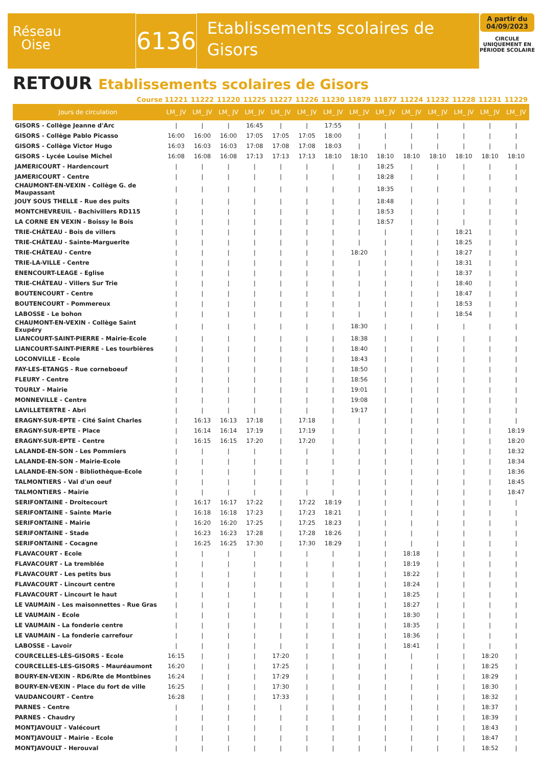Réseau
Oise
6136
Etablissements scolaires de Gisors
A partir du 04/09/2023
CIRCULE UNIQUEMENT EN PÉRIODE SCOLAIRE
RETOUR Etablissements scolaires de Gisors
| Course | 11221 | 11222 | 11220 | 11225 | 11227 | 11226 | 11230 | 11879 | 11877 | 11224 | 11232 | 11228 | 11231 | 11229 |
| --- | --- | --- | --- | --- | --- | --- | --- | --- | --- | --- | --- | --- | --- | --- |
| Jours de circulation | LM_ JV | LM_ JV | LM_ JV | LM_ JV | LM_ JV | LM_ JV | LM_ JV | LM_ JV | LM_ JV | LM_ JV | LM_ JV | LM_ JV | LM_ JV | LM_ JV |
| GISORS - Collège Jeanne d'Arc | / | / | / | 16:45 | / | / | 17:55 | / | / | / | / | / | / | / |
| GISORS - Collège Pablo Picasso | 16:00 | 16:00 | 16:00 | 17:05 | 17:05 | 17:05 | 18:00 | / | / | / | / | / | / | / |
| GISORS - Collège Victor Hugo | 16:03 | 16:03 | 16:03 | 17:08 | 17:08 | 17:08 | 18:03 | / | / | / | / | / | / | / |
| GISORS - Lycée Louise Michel | 16:08 | 16:08 | 16:08 | 17:13 | 17:13 | 17:13 | 18:10 | 18:10 | 18:10 | 18:10 | 18:10 | 18:10 | 18:10 | 18:10 |
| JAMERICOURT - Hardencourt | / | / | / | / | / | / | / | / | 18:25 | / | / | / | / | / |
| JAMERICOURT - Centre | / | / | / | / | / | / | / | / | 18:28 | / | / | / | / | / |
| CHAUMONT-EN-VEXIN - Collège G. de Maupassant | / | / | / | / | / | / | / | / | 18:35 | / | / | / | / | / |
| JOUY SOUS THELLE - Rue des puits | / | / | / | / | / | / | / | / | 18:48 | / | / | / | / | / |
| MONTCHEVREUIL - Bachivillers RD115 | / | / | / | / | / | / | / | / | 18:53 | / | / | / | / | / |
| LA CORNE EN VEXIN - Boissy le Bois | / | / | / | / | / | / | / | / | 18:57 | / | / | / | / | / |
| TRIE-CHÂTEAU - Bois de villers | / | / | / | / | / | / | / | / | / | / | / | 18:21 | / | / |
| TRIE-CHÂTEAU - Sainte-Marguerite | / | / | / | / | / | / | / | / | / | / | / | 18:25 | / | / |
| TRIE-CHÂTEAU - Centre | / | / | / | / | / | / | / | 18:20 | / | / | / | 18:27 | / | / |
| TRIE-LA-VILLE - Centre | / | / | / | / | / | / | / | / | / | / | / | 18:31 | / | / |
| ENENCOURT-LEAGE - Eglise | / | / | / | / | / | / | / | / | / | / | / | 18:37 | / | / |
| TRIE-CHÂTEAU - Villers Sur Trie | / | / | / | / | / | / | / | / | / | / | / | 18:40 | / | / |
| BOUTENCOURT - Centre | / | / | / | / | / | / | / | / | / | / | / | 18:47 | / | / |
| BOUTENCOURT - Pommereux | / | / | / | / | / | / | / | / | / | / | / | 18:53 | / | / |
| LABOSSE - Le bohon | / | / | / | / | / | / | / | / | / | / | / | 18:54 | / | / |
| CHAUMONT-EN-VEXIN - Collège Saint Exupéry | / | / | / | / | / | / | / | 18:30 | / | / | / | / | / | / |
| LIANCOURT-SAINT-PIERRE - Mairie-Ecole | / | / | / | / | / | / | / | 18:38 | / | / | / | / | / | / |
| LIANCOURT-SAINT-PIERRE - Les tourbières | / | / | / | / | / | / | / | 18:40 | / | / | / | / | / | / |
| LOCONVILLE - Ecole | / | / | / | / | / | / | / | 18:43 | / | / | / | / | / | / |
| FAY-LES-ETANGS - Rue corneboeuf | / | / | / | / | / | / | / | 18:50 | / | / | / | / | / | / |
| FLEURY - Centre | / | / | / | / | / | / | / | 18:56 | / | / | / | / | / | / |
| TOURLY - Mairie | / | / | / | / | / | / | / | 19:01 | / | / | / | / | / | / |
| MONNEVILLE - Centre | / | / | / | / | / | / | / | 19:08 | / | / | / | / | / | / |
| LAVILLETERTRE - Abri | / | / | / | / | / | / | / | 19:17 | / | / | / | / | / | / |
| ERAGNY-SUR-EPTE - Cité Saint Charles | / | 16:13 | 16:13 | 17:18 | / | 17:18 | / | / | / | / | / | / | / | / |
| ERAGNY-SUR-EPTE - Place | / | 16:14 | 16:14 | 17:19 | / | 17:19 | / | / | / | / | / | / | / | 18:19 |
| ERAGNY-SUR-EPTE - Centre | / | 16:15 | 16:15 | 17:20 | / | 17:20 | / | / | / | / | / | / | / | 18:20 |
| LALANDE-EN-SON - Les Pommiers | / | / | / | / | / | / | / | / | / | / | / | / | / | 18:32 |
| LALANDE-EN-SON - Mairie-Ecole | / | / | / | / | / | / | / | / | / | / | / | / | / | 18:34 |
| LALANDE-EN-SON - Bibliothèque-Ecole | / | / | / | / | / | / | / | / | / | / | / | / | / | 18:36 |
| TALMONTIERS - Val d'un oeuf | / | / | / | / | / | / | / | / | / | / | / | / | / | 18:45 |
| TALMONTIERS - Mairie | / | / | / | / | / | / | / | / | / | / | / | / | / | 18:47 |
| SERIFONTAINE - Droitecourt | / | 16:17 | 16:17 | 17:22 | / | 17:22 | 18:19 | / | / | / | / | / | / | / |
| SERIFONTAINE - Sainte Marie | / | 16:18 | 16:18 | 17:23 | / | 17:23 | 18:21 | / | / | / | / | / | / | / |
| SERIFONTAINE - Mairie | / | 16:20 | 16:20 | 17:25 | / | 17:25 | 18:23 | / | / | / | / | / | / | / |
| SERIFONTAINE - Stade | / | 16:23 | 16:23 | 17:28 | / | 17:28 | 18:26 | / | / | / | / | / | / | / |
| SERIFONTAINE - Cocagne | / | 16:25 | 16:25 | 17:30 | / | 17:30 | 18:29 | / | / | / | / | / | / | / |
| FLAVACOURT - Ecole | / | / | / | / | / | / | / | / | / | 18:18 | / | / | / | / |
| FLAVACOURT - La tremblée | / | / | / | / | / | / | / | / | / | 18:19 | / | / | / | / |
| FLAVACOURT - Les petits bus | / | / | / | / | / | / | / | / | / | 18:22 | / | / | / | / |
| FLAVACOURT - Lincourt centre | / | / | / | / | / | / | / | / | / | 18:24 | / | / | / | / |
| FLAVACOURT - Lincourt le haut | / | / | / | / | / | / | / | / | / | 18:25 | / | / | / | / |
| LE VAUMAIN - Les maisonnettes - Rue Gras | / | / | / | / | / | / | / | / | / | 18:27 | / | / | / | / |
| LE VAUMAIN - Ecole | / | / | / | / | / | / | / | / | / | 18:30 | / | / | / | / |
| LE VAUMAIN - La fonderie centre | / | / | / | / | / | / | / | / | / | 18:35 | / | / | / | / |
| LE VAUMAIN - La fonderie carrefour | / | / | / | / | / | / | / | / | / | 18:36 | / | / | / | / |
| LABOSSE - Lavoir | / | / | / | / | / | / | / | / | / | 18:41 | / | / | / | / |
| COURCELLES-LÈS-GISORS - Ecole | 16:15 | / | / | / | 17:20 | / | / | / | / | / | / | / | 18:20 | / |
| COURCELLES-LES-GISORS - Mauréaumont | 16:20 | / | / | / | 17:25 | / | / | / | / | / | / | / | 18:25 | / |
| BOURY-EN-VEXIN - RD6/Rte de Montbines | 16:24 | / | / | / | 17:29 | / | / | / | / | / | / | / | 18:29 | / |
| BOURY-EN-VEXIN - Place du fort de ville | 16:25 | / | / | / | 17:30 | / | / | / | / | / | / | / | 18:30 | / |
| VAUDANCOURT - Centre | 16:28 | / | / | / | 17:33 | / | / | / | / | / | / | / | 18:32 | / |
| PARNES - Centre | / | / | / | / | / | / | / | / | / | / | / | / | 18:37 | / |
| PARNES - Chaudry | / | / | / | / | / | / | / | / | / | / | / | / | 18:39 | / |
| MONTJAVOULT - Valécourt | / | / | / | / | / | / | / | / | / | / | / | / | 18:43 | / |
| MONTJAVOULT - Mairie - Ecole | / | / | / | / | / | / | / | / | / | / | / | / | 18:47 | / |
| MONTJAVOULT - Herouval | / | / | / | / | / | / | / | / | / | / | / | / | 18:52 | / |